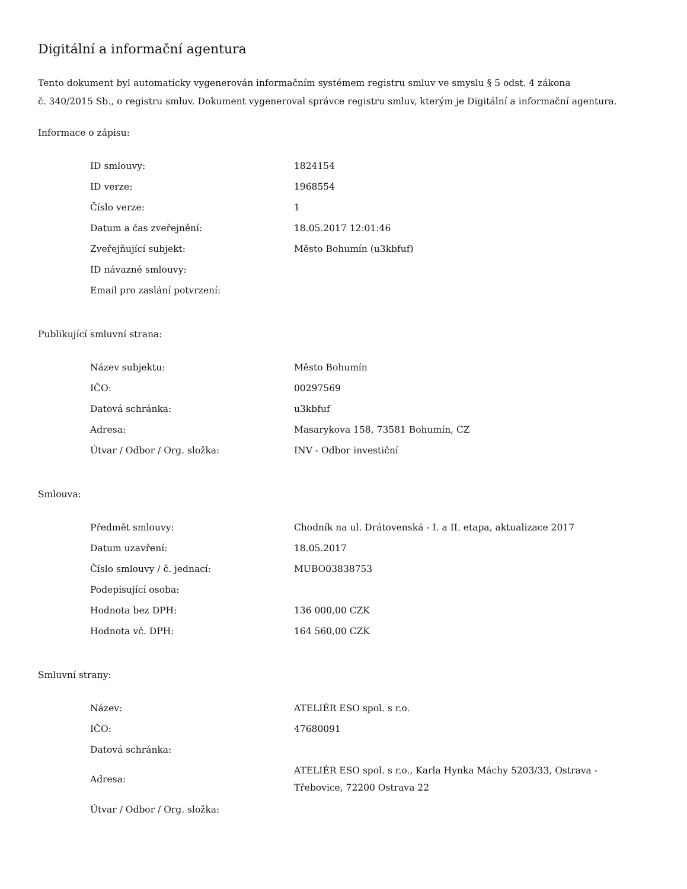Digitální a informační agentura
Tento dokument byl automaticky vygenerován informačním systémem registru smluv ve smyslu § 5 odst. 4 zákona
č. 340/2015 Sb., o registru smluv. Dokument vygeneroval správce registru smluv, kterým je Digitální a informační agentura.
Informace o zápisu:
| ID smlouvy: | 1824154 |
| ID verze: | 1968554 |
| Číslo verze: | 1 |
| Datum a čas zveřejnění: | 18.05.2017 12:01:46 |
| Zveřejňující subjekt: | Město Bohumín (u3kbfuf) |
| ID návazné smlouvy: | |
| Email pro zaslání potvrzení: | |
Publikující smluvní strana:
| Název subjektu: | Město Bohumín |
| IČO: | 00297569 |
| Datová schránka: | u3kbfuf |
| Adresa: | Masarykova 158, 73581 Bohumín, CZ |
| Útvar / Odbor / Org. složka: | INV - Odbor investiční |
Smlouva:
| Předmět smlouvy: | Chodník na ul. Drátovenská - I. a II. etapa, aktualizace 2017 |
| Datum uzavření: | 18.05.2017 |
| Číslo smlouvy / č. jednací: | MUBO03838753 |
| Podepisující osoba: | |
| Hodnota bez DPH: | 136 000,00 CZK |
| Hodnota vč. DPH: | 164 560,00 CZK |
Smluvní strany:
| Název: | ATELIÉR ESO spol. s r.o. |
| IČO: | 47680091 |
| Datová schránka: | |
| Adresa: | ATELIÉR ESO spol. s r.o., Karla Hynka Máchy 5203/33, Ostrava - Třebovice, 72200 Ostrava 22 |
| Útvar / Odbor / Org. složka: | |